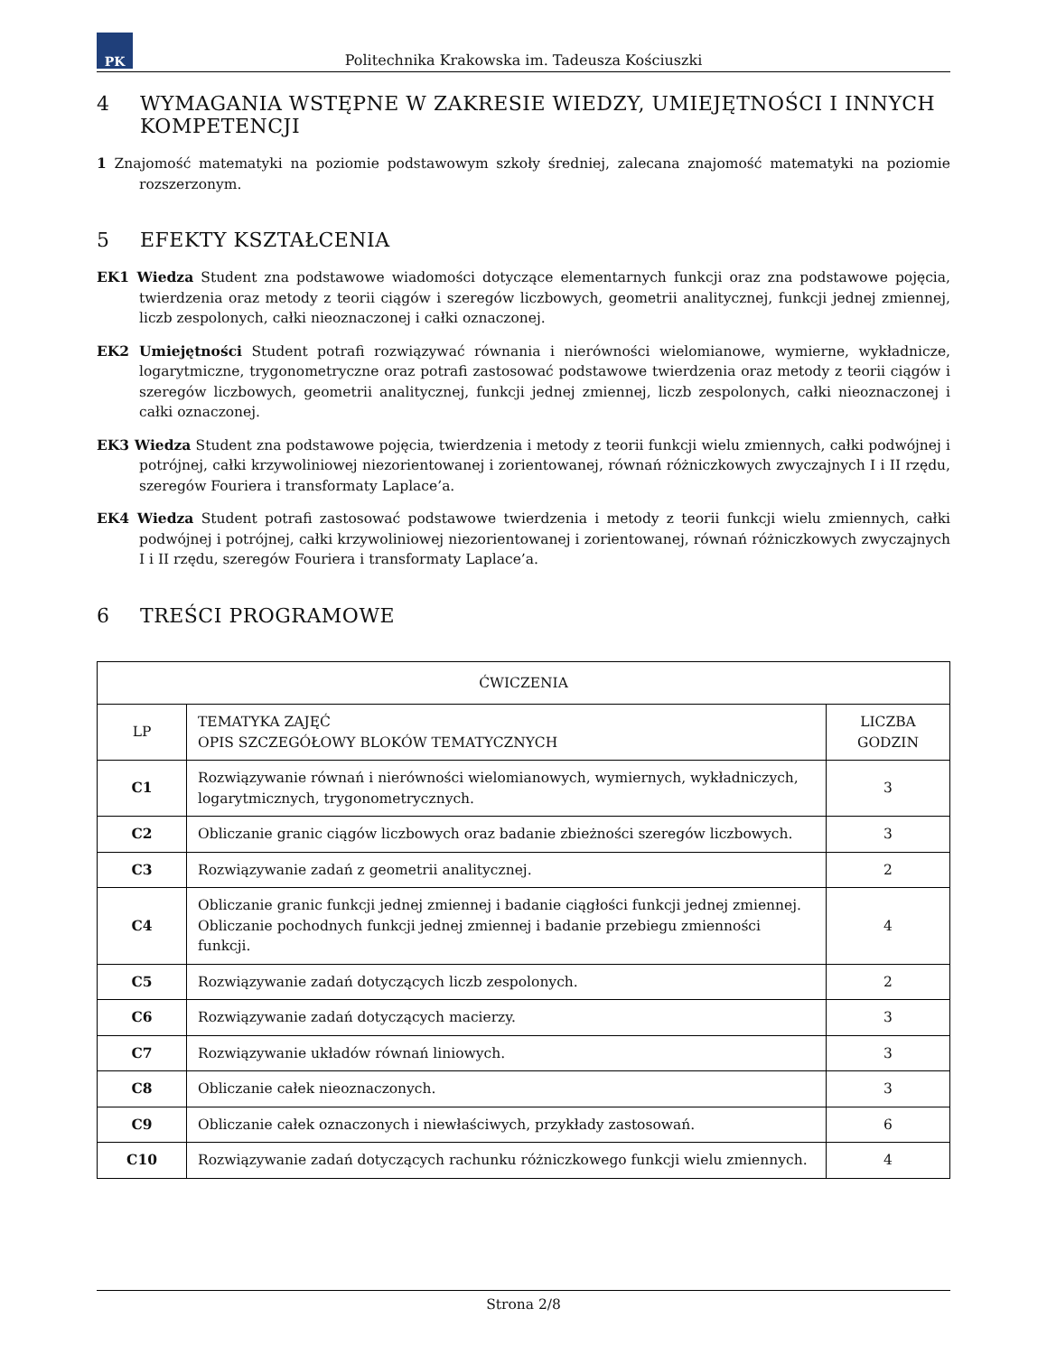PK
Politechnika Krakowska im. Tadeusza Kościuszki
4 WYMAGANIA WSTĘPNE W ZAKRESIE WIEDZY, UMIEJĘTNOŚCI I INNYCH KOMPETENCJI
1 Znajomość matematyki na poziomie podstawowym szkoły średniej, zalecana znajomość matematyki na poziomie rozszerzonym.
5 EFEKTY KSZTAŁCENIA
EK1 Wiedza Student zna podstawowe wiadomości dotyczące elementarnych funkcji oraz zna podstawowe pojęcia, twierdzenia oraz metody z teorii ciągów i szeregów liczbowych, geometrii analitycznej, funkcji jednej zmiennej, liczb zespolonych, całki nieoznaczonej i całki oznaczonej.
EK2 Umiejętności Student potrafi rozwiązywać równania i nierówności wielomianowe, wymierne, wykładnicze, logarytmiczne, trygonometryczne oraz potrafi zastosować podstawowe twierdzenia oraz metody z teorii ciągów i szeregów liczbowych, geometrii analitycznej, funkcji jednej zmiennej, liczb zespolonych, całki nieoznaczonej i całki oznaczonej.
EK3 Wiedza Student zna podstawowe pojęcia, twierdzenia i metody z teorii funkcji wielu zmiennych, całki podwójnej i potrójnej, całki krzywoliniowej niezorientowanej i zorientowanej, równań różniczkowych zwyczajnych I i II rzędu, szeregów Fouriera i transformaty Laplace’a.
EK4 Wiedza Student potrafi zastosować podstawowe twierdzenia i metody z teorii funkcji wielu zmiennych, całki podwójnej i potrójnej, całki krzywoliniowej niezorientowanej i zorientowanej, równań różniczkowych zwyczajnych I i II rzędu, szeregów Fouriera i transformaty Laplace’a.
6 TREŚCI PROGRAMOWE
| ĆWICZENIA | | |
| --- | --- | --- |
| LP | TEMATYKA ZAJĘĆ OPIS SZCZEGÓŁOWY BLOKÓW TEMATYCZNYCH | LICZBA GODZIN |
| C1 | Rozwiązywanie równań i nierówności wielomianowych, wymiernych, wykładniczych, logarytmicznych, trygonometrycznych. | 3 |
| C2 | Obliczanie granic ciągów liczbowych oraz badanie zbieżności szeregów liczbowych. | 3 |
| C3 | Rozwiązywanie zadań z geometrii analitycznej. | 2 |
| C4 | Obliczanie granic funkcji jednej zmiennej i badanie ciągłości funkcji jednej zmiennej. Obliczanie pochodnych funkcji jednej zmiennej i badanie przebiegu zmienności funkcji. | 4 |
| C5 | Rozwiązywanie zadań dotyczących liczb zespolonych. | 2 |
| C6 | Rozwiązywanie zadań dotyczących macierzy. | 3 |
| C7 | Rozwiązywanie układów równań liniowych. | 3 |
| C8 | Obliczanie całek nieoznaczonych. | 3 |
| C9 | Obliczanie całek oznaczonych i niewłaściwych, przykłady zastosowań. | 6 |
| C10 | Rozwiązywanie zadań dotyczących rachunku różniczkowego funkcji wielu zmiennych. | 4 |
Strona 2/8